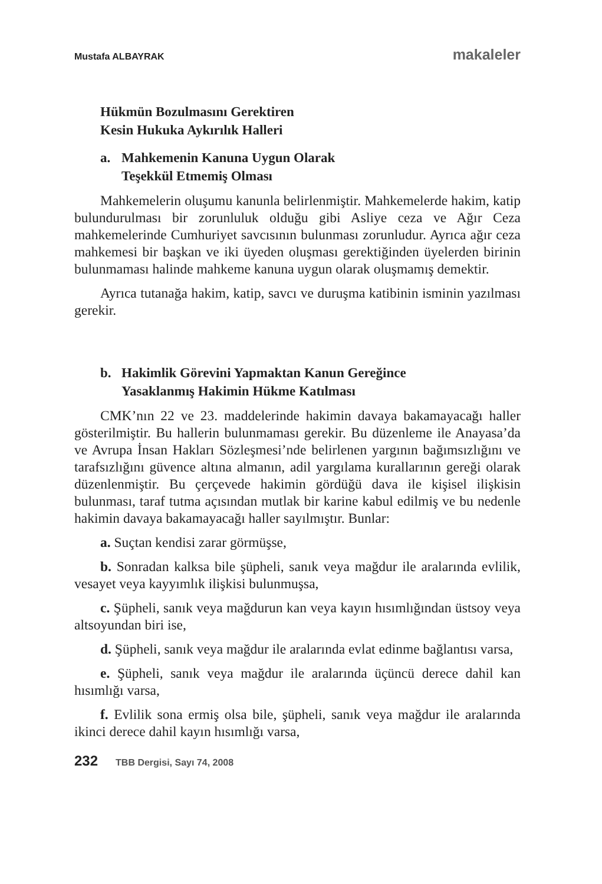Mustafa ALBAYRAK makaleler
Hükmün Bozulmasını Gerektiren
Kesin Hukuka Aykırılık Halleri
a. Mahkemenin Kanuna Uygun Olarak
Teşekkül Etmemiş Olması
Mahkemelerin oluşumu kanunla belirlenmiştir. Mahkemelerde hakim, katip bulundurulması bir zorunluluk olduğu gibi Asliye ceza ve Ağır Ceza mahkemelerinde Cumhuriyet savcısının bulunması zorunludur. Ayrıca ağır ceza mahkemesi bir başkan ve iki üyeden oluşması gerektiğinden üyelerden birinin bulunmaması halinde mahkeme kanuna uygun olarak oluşmamış demektir.
Ayrıca tutanağa hakim, katip, savcı ve duruşma katibinin isminin yazılması gerekir.
b. Hakimlik Görevini Yapmaktan Kanun Gereğince
Yasaklanmış Hakimin Hükme Katılması
CMK’nın 22 ve 23. maddelerinde hakimin davaya bakamayacağı haller gösterilmiştir. Bu hallerin bulunmaması gerekir. Bu düzenleme ile Anayasa’da ve Avrupa İnsan Hakları Sözleşmesi’nde belirlenen yargının bağımsızlığını ve tarafsızlığını güvence altına almanın, adil yargılama kurallarının gereği olarak düzenlenmiştir. Bu çerçevede hakimin gördüğü dava ile kişisel ilişkisin bulunması, taraf tutma açısından mutlak bir karine kabul edilmiş ve bu nedenle hakimin davaya bakamayacağı haller sayılmıştır. Bunlar:
a. Suçtan kendisi zarar görmüşse,
b. Sonradan kalksa bile şüpheli, sanık veya mağdur ile aralarında evlilik, vesayet veya kayyımlık ilişkisi bulunmuşsa,
c. Şüpheli, sanık veya mağdurun kan veya kayın hısımlığından üstsoy veya altsoyundan biri ise,
d. Şüpheli, sanık veya mağdur ile aralarında evlat edinme bağlantısı varsa,
e. Şüpheli, sanık veya mağdur ile aralarında üçüncü derece dahil kan hısımlığı varsa,
f. Evlilik sona ermiş olsa bile, şüpheli, sanık veya mağdur ile aralarında ikinci derece dahil kayın hısımlığı varsa,
232 TBB Dergisi, Sayı 74, 2008